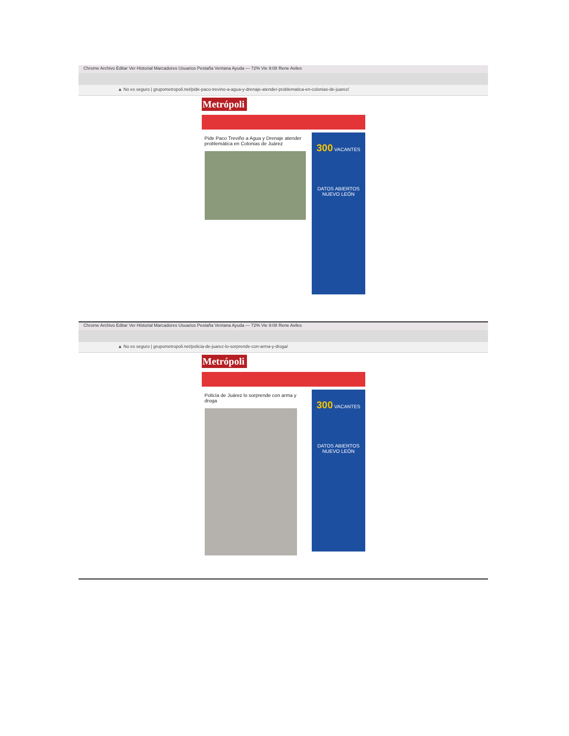Chrome Archivo Editar Ver Historial Marcadores Usuarios Pestaña Ventana Ayuda — 72% Vie 9:08 Rene Aviles
▲ No es seguro | grupometropoli.net/pide-paco-trevino-a-agua-y-drenaje-atender-problematica-en-colonias-de-juarez/
Metrópoli
Pide Paco Treviño a Agua y Drenaje atender problemática en Colonias de Juárez
300 VACANTES
DATOS ABIERTOS
NUEVO LEÓN
Chrome Archivo Editar Ver Historial Marcadores Usuarios Pestaña Ventana Ayuda — 72% Vie 9:08 Rene Aviles
▲ No es seguro | grupometropoli.net/policia-de-juarez-lo-sorprende-con-arma-y-droga/
Metrópoli
Policía de Juárez lo sorprende con arma y droga
300 VACANTES
DATOS ABIERTOS
NUEVO LEÓN